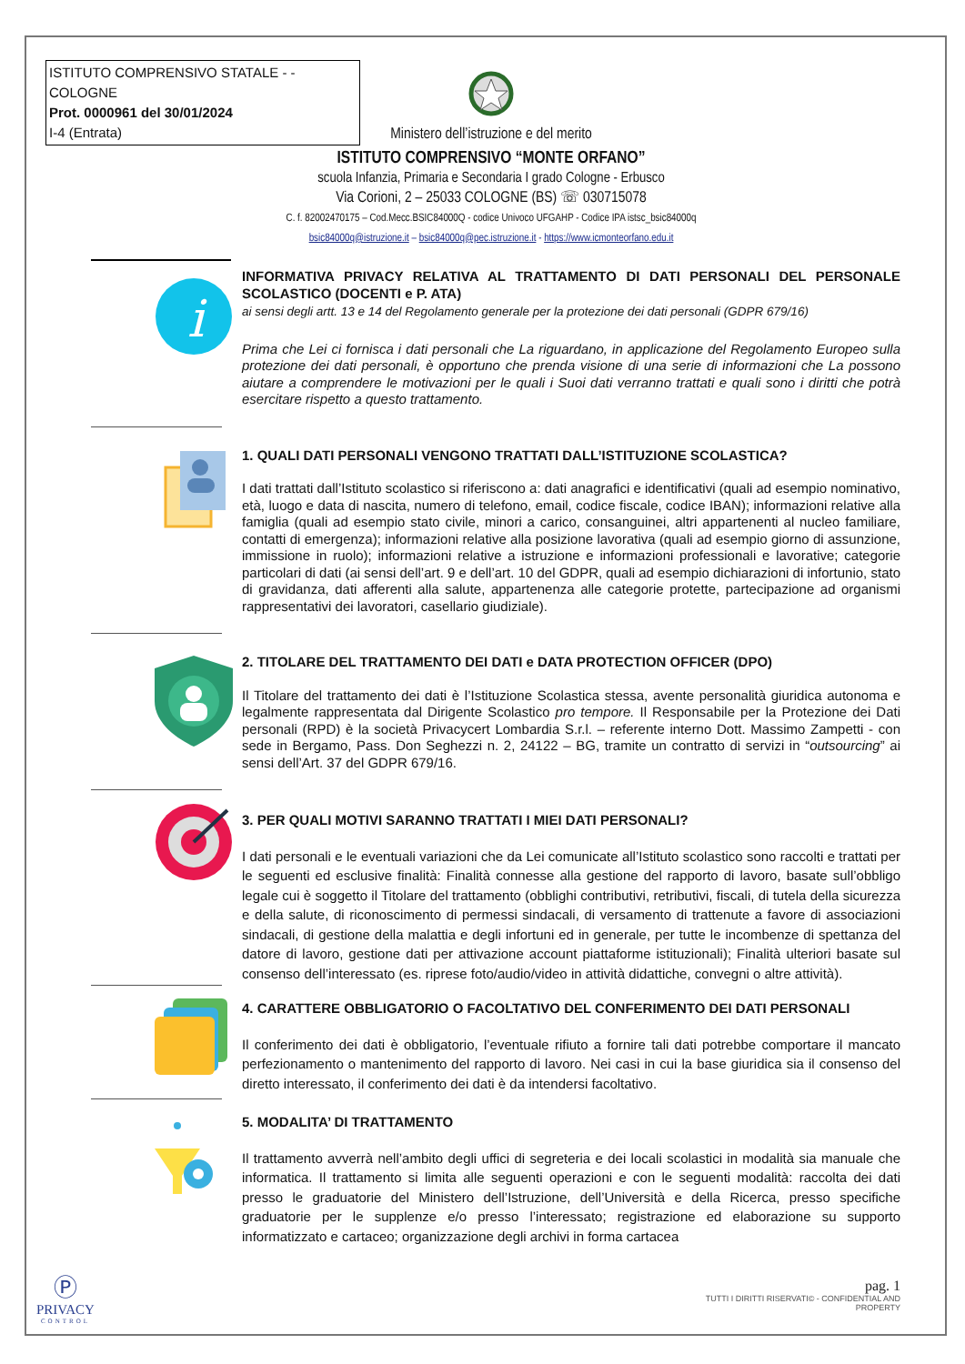ISTITUTO COMPRENSIVO STATALE - -COLOGNE
Prot. 0000961 del 30/01/2024
I-4 (Entrata)
Ministero dell’istruzione e del merito
ISTITUTO COMPRENSIVO “MONTE ORFANO”
scuola Infanzia, Primaria e Secondaria I grado Cologne - Erbusco
Via Corioni, 2 – 25033 COLOGNE (BS) ☏ 030715078
C. f. 82002470175 – Cod.Mecc.BSIC84000Q - codice Univoco UFGAHP - Codice IPA istsc_bsic84000q
bsic84000q@istruzione.it – bsic84000q@pec.istruzione.it - https://www.icmonteorfano.edu.it
i
INFORMATIVA PRIVACY RELATIVA AL TRATTAMENTO DI DATI PERSONALI DEL PERSONALE SCOLASTICO (DOCENTI e P. ATA)
ai sensi degli artt. 13 e 14 del Regolamento generale per la protezione dei dati personali (GDPR 679/16)
Prima che Lei ci fornisca i dati personali che La riguardano, in applicazione del Regolamento Europeo sulla protezione dei dati personali, è opportuno che prenda visione di una serie di informazioni che La possono aiutare a comprendere le motivazioni per le quali i Suoi dati verranno trattati e quali sono i diritti che potrà esercitare rispetto a questo trattamento.
1. QUALI DATI PERSONALI VENGONO TRATTATI DALL’ISTITUZIONE SCOLASTICA?
I dati trattati dall’Istituto scolastico si riferiscono a: dati anagrafici e identificativi (quali ad esempio nominativo, età, luogo e data di nascita, numero di telefono, email, codice fiscale, codice IBAN); informazioni relative alla famiglia (quali ad esempio stato civile, minori a carico, consanguinei, altri appartenenti al nucleo familiare, contatti di emergenza); informazioni relative alla posizione lavorativa (quali ad esempio giorno di assunzione, immissione in ruolo); informazioni relative a istruzione e informazioni professionali e lavorative; categorie particolari di dati (ai sensi dell’art. 9 e dell’art. 10 del GDPR, quali ad esempio dichiarazioni di infortunio, stato di gravidanza, dati afferenti alla salute, appartenenza alle categorie protette, partecipazione ad organismi rappresentativi dei lavoratori, casellario giudiziale).
2. TITOLARE DEL TRATTAMENTO DEI DATI e DATA PROTECTION OFFICER (DPO)
Il Titolare del trattamento dei dati è l’Istituzione Scolastica stessa, avente personalità giuridica autonoma e legalmente rappresentata dal Dirigente Scolastico pro tempore. Il Responsabile per la Protezione dei Dati personali (RPD) è la società Privacycert Lombardia S.r.l. – referente interno Dott. Massimo Zampetti - con sede in Bergamo, Pass. Don Seghezzi n. 2, 24122 – BG, tramite un contratto di servizi in “outsourcing” ai sensi dell’Art. 37 del GDPR 679/16.
3. PER QUALI MOTIVI SARANNO TRATTATI I MIEI DATI PERSONALI?
I dati personali e le eventuali variazioni che da Lei comunicate all’Istituto scolastico sono raccolti e trattati per le seguenti ed esclusive finalità: Finalità connesse alla gestione del rapporto di lavoro, basate sull’obbligo legale cui è soggetto il Titolare del trattamento (obblighi contributivi, retributivi, fiscali, di tutela della sicurezza e della salute, di riconoscimento di permessi sindacali, di versamento di trattenute a favore di associazioni sindacali, di gestione della malattia e degli infortuni ed in generale, per tutte le incombenze di spettanza del datore di lavoro, gestione dati per attivazione account piattaforme istituzionali); Finalità ulteriori basate sul consenso dell’interessato (es. riprese foto/audio/video in attività didattiche, convegni o altre attività).
4. CARATTERE OBBLIGATORIO O FACOLTATIVO DEL CONFERIMENTO DEI DATI PERSONALI
Il conferimento dei dati è obbligatorio, l’eventuale rifiuto a fornire tali dati potrebbe comportare il mancato perfezionamento o mantenimento del rapporto di lavoro. Nei casi in cui la base giuridica sia il consenso del diretto interessato, il conferimento dei dati è da intendersi facoltativo.
5. MODALITA’ DI TRATTAMENTO
Il trattamento avverrà nell’ambito degli uffici di segreteria e dei locali scolastici in modalità sia manuale che informatica. Il trattamento si limita alle seguenti operazioni e con le seguenti modalità: raccolta dei dati presso le graduatorie del Ministero dell’Istruzione, dell’Università e della Ricerca, presso specifiche graduatorie per le supplenze e/o presso l’interessato; registrazione ed elaborazione su supporto informatizzato e cartaceo; organizzazione degli archivi in forma cartacea
Ⓟ
PRIVACY
CONTROL
pag. 1
TUTTI I DIRITTI RISERVATI© - CONFIDENTIAL AND PROPERTY